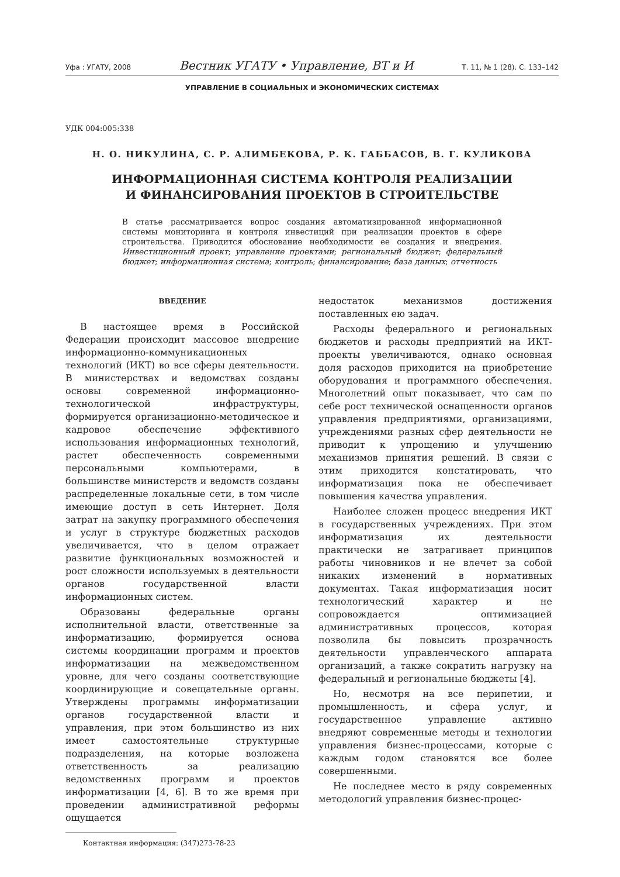Уфа : УГАТУ, 2008 Вестник УГАТУ • Управление, ВТ и И Т. 11, № 1 (28). С. 133–142
УПРАВЛЕНИЕ В СОЦИАЛЬНЫХ И ЭКОНОМИЧЕСКИХ СИСТЕМАХ
УДК 004:005:338
Н. О. НИКУЛИНА, С. Р. АЛИМБЕКОВА, Р. К. ГАББАСОВ, В. Г. КУЛИКОВА
ИНФОРМАЦИОННАЯ СИСТЕМА КОНТРОЛЯ РЕАЛИЗАЦИИ
И ФИНАНСИРОВАНИЯ ПРОЕКТОВ В СТРОИТЕЛЬСТВЕ
В статье рассматривается вопрос создания автоматизированной информационной системы мониторинга и контроля инвестиций при реализации проектов в сфере строительства. Приводится обоснование необходимости ее создания и внедрения. Инвестиционный проект; управление проектами; региональный бюджет; федеральный бюджет; информационная система; контроль; финансирование; база данных; отчетность
ВВЕДЕНИЕ
В настоящее время в Российской Федерации происходит массовое внедрение информационно-коммуникационных технологий (ИКТ) во все сферы деятельности. В министерствах и ведомствах созданы основы современной информационно-технологической инфраструктуры, формируется организационно-методическое и кадровое обеспечение эффективного использования информационных технологий, растет обеспеченность современными персональными компьютерами, в большинстве министерств и ведомств созданы распределенные локальные сети, в том числе имеющие доступ в сеть Интернет. Доля затрат на закупку программного обеспечения и услуг в структуре бюджетных расходов увеличивается, что в целом отражает развитие функциональных возможностей и рост сложности используемых в деятельности органов государственной власти информационных систем.
Образованы федеральные органы исполнительной власти, ответственные за информатизацию, формируется основа системы координации программ и проектов информатизации на межведомственном уровне, для чего созданы соответствующие координирующие и совещательные органы. Утверждены программы информатизации органов государственной власти и управления, при этом большинство из них имеет самостоятельные структурные подразделения, на которые возложена ответственность за реализацию ведомственных программ и проектов информатизации [4, 6]. В то же время при проведении административной реформы ощущается
Контактная информация: (347)273-78-23
недостаток механизмов достижения поставленных ею задач.
Расходы федерального и региональных бюджетов и расходы предприятий на ИКТ-проекты увеличиваются, однако основная доля расходов приходится на приобретение оборудования и программного обеспечения. Многолетний опыт показывает, что сам по себе рост технической оснащенности органов управления предприятиями, организациями, учреждениями разных сфер деятельности не приводит к упрощению и улучшению механизмов принятия решений. В связи с этим приходится констатировать, что информатизация пока не обеспечивает повышения качества управления.
Наиболее сложен процесс внедрения ИКТ в государственных учреждениях. При этом информатизация их деятельности практически не затрагивает принципов работы чиновников и не влечет за собой никаких изменений в нормативных документах. Такая информатизация носит технологический характер и не сопровождается оптимизацией административных процессов, которая позволила бы повысить прозрачность деятельности управленческого аппарата организаций, а также сократить нагрузку на федеральный и региональные бюджеты [4].
Но, несмотря на все перипетии, и промышленность, и сфера услуг, и государственное управление активно внедряют современные методы и технологии управления бизнес-процессами, которые с каждым годом становятся все более совершенными.
Не последнее место в ряду современных методологий управления бизнес-процес-